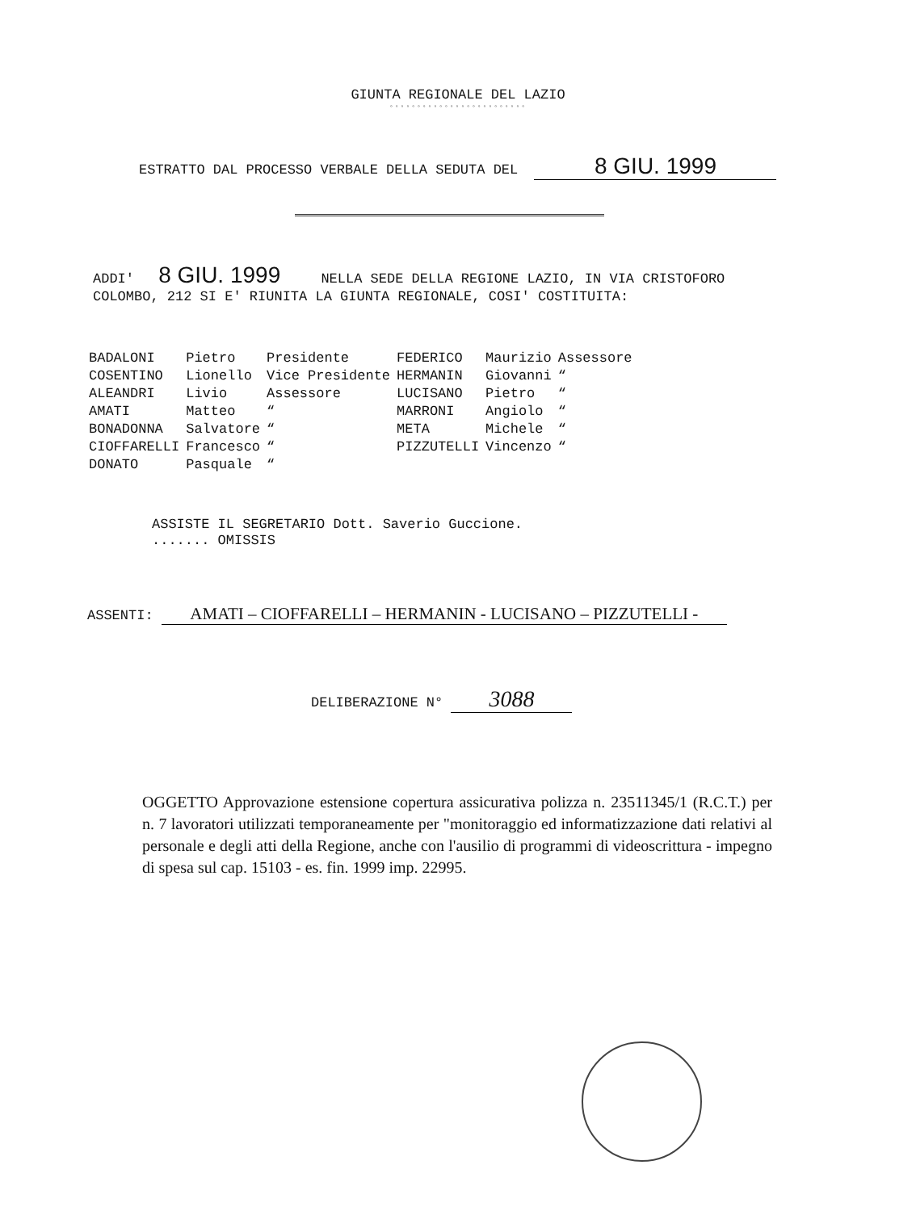GIUNTA REGIONALE DEL LAZIO
◦◦◦◦◦◦◦◦◦◦◦◦◦◦◦◦◦◦◦◦◦◦◦◦◦
ESTRATTO DAL PROCESSO VERBALE DELLA SEDUTA DEL 8 GIU. 1999
ADDI' 8 GIU. 1999 NELLA SEDE DELLA REGIONE LAZIO, IN VIA CRISTOFORO COLOMBO, 212 SI E' RIUNITA LA GIUNTA REGIONALE, COSI' COSTITUITA:
| BADALONI | Pietro | Presidente | FEDERICO | Maurizio | Assessore |
| COSENTINO | Lionello | Vice Presidente | HERMANIN | Giovanni | “ |
| ALEANDRI | Livio | Assessore | LUCISANO | Pietro | “ |
| AMATI | Matteo | “ | MARRONI | Angiolo | “ |
| BONADONNA | Salvatore | “ | META | Michele | “ |
| CIOFFARELLI | Francesco | “ | PIZZUTELLI | Vincenzo | “ |
| DONATO | Pasquale | “ | | | |
ASSISTE IL SEGRETARIO Dott. Saverio Guccione.
....... OMISSIS
ASSENTI: AMATI – CIOFFARELLI – HERMANIN - LUCISANO – PIZZUTELLI -
DELIBERAZIONE N° 3088
OGGETTO Approvazione estensione copertura assicurativa polizza n. 23511345/1 (R.C.T.) per n. 7 lavoratori utilizzati temporaneamente per "monitoraggio ed informatizzazione dati relativi al personale e degli atti della Regione, anche con l'ausilio di programmi di videoscrittura - impegno di spesa sul cap. 15103 - es. fin. 1999 imp. 22995.